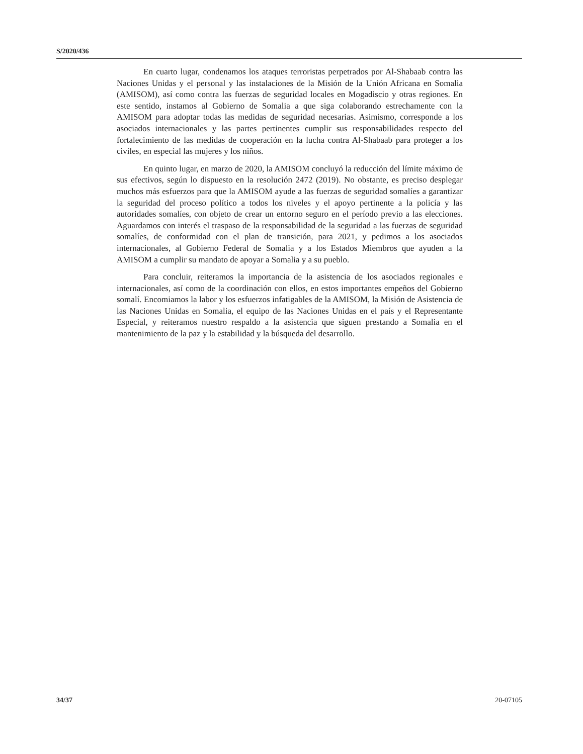S/2020/436
En cuarto lugar, condenamos los ataques terroristas perpetrados por Al-Shabaab contra las Naciones Unidas y el personal y las instalaciones de la Misión de la Unión Africana en Somalia (AMISOM), así como contra las fuerzas de seguridad locales en Mogadiscio y otras regiones. En este sentido, instamos al Gobierno de Somalia a que siga colaborando estrechamente con la AMISOM para adoptar todas las medidas de seguridad necesarias. Asimismo, corresponde a los asociados internacionales y las partes pertinentes cumplir sus responsabilidades respecto del fortalecimiento de las medidas de cooperación en la lucha contra Al-Shabaab para proteger a los civiles, en especial las mujeres y los niños.
En quinto lugar, en marzo de 2020, la AMISOM concluyó la reducción del límite máximo de sus efectivos, según lo dispuesto en la resolución 2472 (2019). No obstante, es preciso desplegar muchos más esfuerzos para que la AMISOM ayude a las fuerzas de seguridad somalíes a garantizar la seguridad del proceso político a todos los niveles y el apoyo pertinente a la policía y las autoridades somalíes, con objeto de crear un entorno seguro en el período previo a las elecciones. Aguardamos con interés el traspaso de la responsabilidad de la seguridad a las fuerzas de seguridad somalíes, de conformidad con el plan de transición, para 2021, y pedimos a los asociados internacionales, al Gobierno Federal de Somalia y a los Estados Miembros que ayuden a la AMISOM a cumplir su mandato de apoyar a Somalia y a su pueblo.
Para concluir, reiteramos la importancia de la asistencia de los asociados regionales e internacionales, así como de la coordinación con ellos, en estos importantes empeños del Gobierno somalí. Encomiamos la labor y los esfuerzos infatigables de la AMISOM, la Misión de Asistencia de las Naciones Unidas en Somalia, el equipo de las Naciones Unidas en el país y el Representante Especial, y reiteramos nuestro respaldo a la asistencia que siguen prestando a Somalia en el mantenimiento de la paz y la estabilidad y la búsqueda del desarrollo.
34/37 20-07105